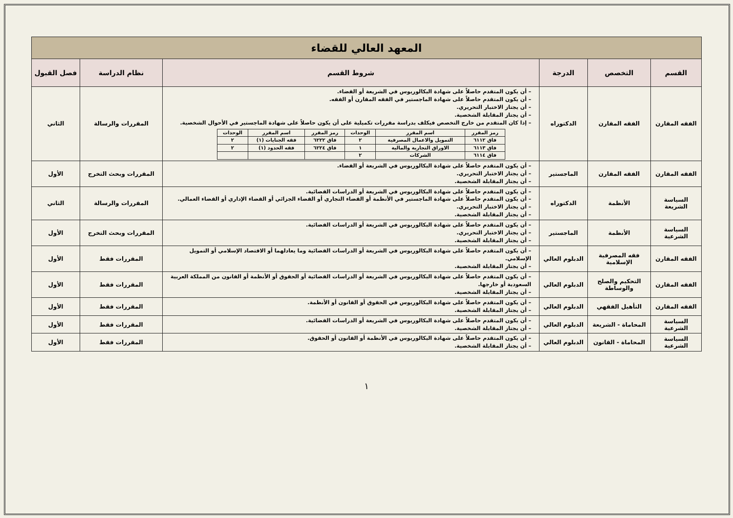| المعهد العالي للقضاء | | | | | |
| القسم | التخصص | الدرجة | شروط القسم | نظام الدراسة | فصل القبول |
| الفقه المقارن | الفقه المقارن | الدكتوراه | – أن يكون المتقدم حاصلاً على شهادة البكالوريوس في الشريعة أو القضاء. – أن يكون المتقدم حاصلاً على شهادة الماجستير في الفقه المقارن أو الفقه. – أن يجتاز الاختبار التحريري. – أن يجتاز المقابلة الشخصية. – إذا كان المتقدم من خارج التخصص فيكلف بدراسة مقررات تكميلية على أن يكون حاصلاً على شهادة الماجستير في الأحوال الشخصية. / رمز المقرر / اسم المقرر / الوحدات / رمز المقرر / اسم المقرر / الوحدات / / فاق ٦١١٢ / التمويل والاعمال المصرفية / ٢ / فاق ٦٢٢٢ / فقه الجنايات (١) / ٢ / / فاق ٦١١٣ / الاوراق التجارية والمالية / ١ / فاق ٦٢٢٤ / فقه الحدود (١) / ٢ / / فاق ٦١١٤ / الشركات / ٢ / / / / | المقررات والرسالة | الثاني |
| الفقه المقارن | الفقه المقارن | الماجستير | – أن يكون المتقدم حاصلاً على شهادة البكالوريوس في الشريعة أو القضاء. – أن يجتاز الاختبار التحريري. – أن يجتاز المقابلة الشخصية. | المقررات وبحث التخرج | الأول |
| السياسة الشريعة | الأنظمة | الدكتوراه | – أن يكون المتقدم حاصلاً على شهادة البكالوريوس في الشريعة أو الدراسات القضائية. – أن يكون المتقدم حاصلاً على شهادة الماجستير في الأنظمة أو القضاء التجاري أو القضاء الجزائي أو القضاء الإداري أو القضاء العمالي. – أن يجتاز الاختبار التحريري. – أن يجتاز المقابلة الشخصية. | المقررات والرسالة | الثاني |
| السياسة الشرعية | الأنظمة | الماجستير | – أن يكون المتقدم حاصلاً على شهادة البكالوريوس في الشريعة أو الدراسات القضائية. – أن يجتاز الاختبار التحريري. – أن يجتاز المقابلة الشخصية. | المقررات وبحث التخرج | الأول |
| الفقه المقارن | فقه المصرفية الإسلامية | الدبلوم العالي | – أن يكون المتقدم حاصلاً على شهادة البكالوريوس في الشريعة أو الدراسات القضائية وما يعادلهما أو الاقتصاد الإسلامي أو التمويل الإسلامي. – أن يجتاز المقابلة الشخصية. | المقررات فقط | الأول |
| الفقه المقارن | التحكيم والصلح والوساطة | الدبلوم العالي | – أن يكون المتقدم حاصلاً على شهادة البكالوريوس في الشريعة أو الدراسات القضائية أو الحقوق أو الأنظمة أو القانون من المملكة العربية السعودية أو خارجها. – أن يجتاز المقابلة الشخصية. | المقررات فقط | الأول |
| الفقه المقارن | التأهيل الفقهي | الدبلوم العالي | – أن يكون المتقدم حاصلاً على شهادة البكالوريوس في الحقوق أو القانون أو الأنظمة. – أن يجتاز المقابلة الشخصية. | المقررات فقط | الأول |
| السياسة الشرعية | المحاماة - الشريعة | الدبلوم العالي | – أن يكون المتقدم حاصلاً على شهادة البكالوريوس في الشريعة أو الدراسات القضائية. – أن يجتاز المقابلة الشخصية. | المقررات فقط | الأول |
| السياسة الشرعية | المحاماة - القانون | الدبلوم العالي | – أن يكون المتقدم حاصلاً على شهادة البكالوريوس في الأنظمة أو القانون أو الحقوق. – أن يجتاز المقابلة الشخصية. | المقررات فقط | الأول |
١